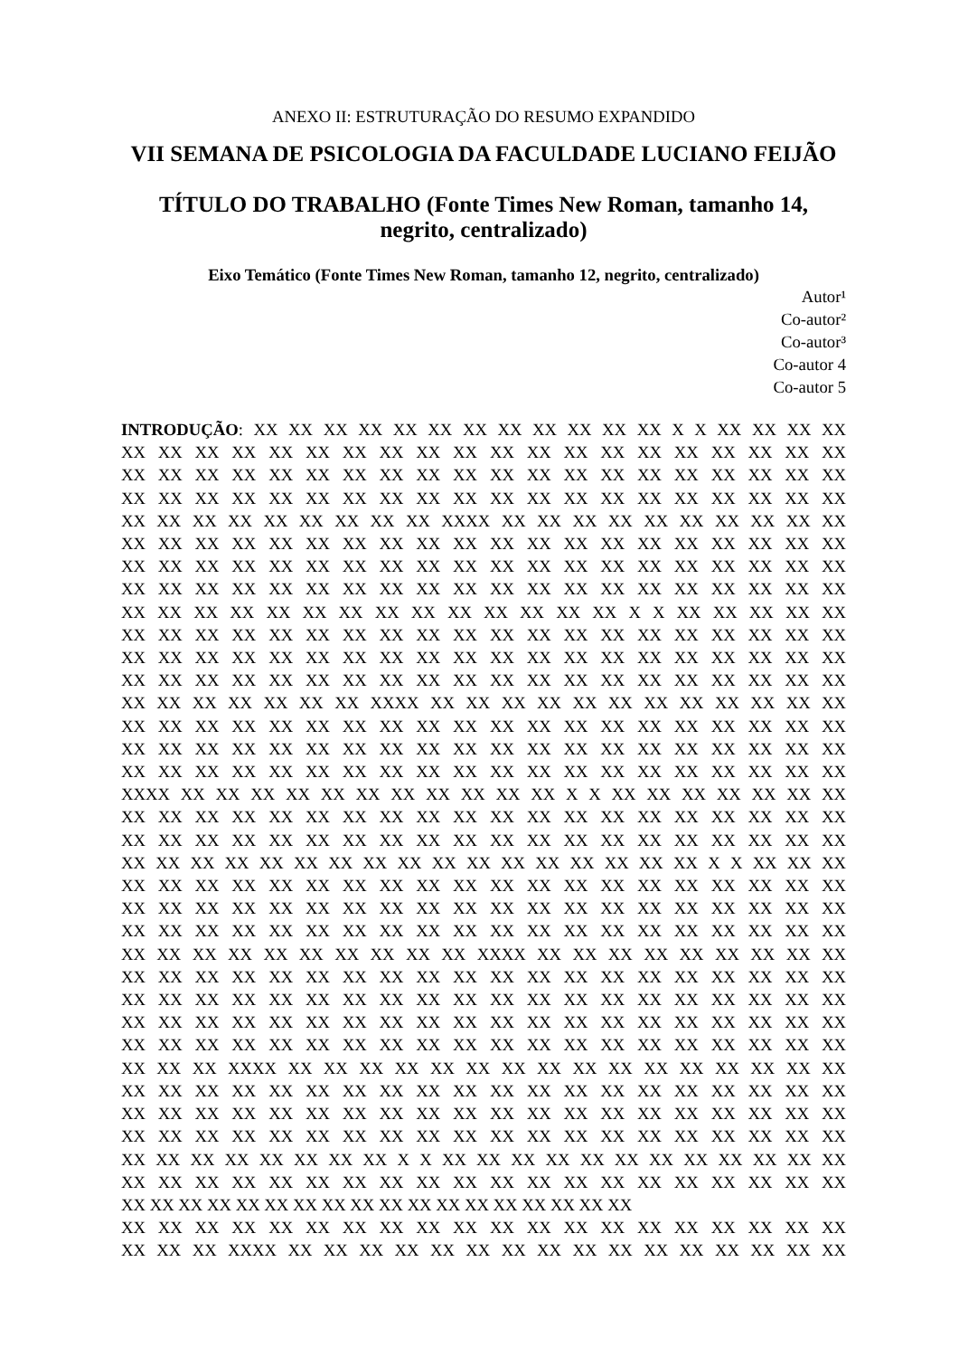ANEXO II: ESTRUTURAÇÃO DO RESUMO EXPANDIDO
VII SEMANA DE PSICOLOGIA DA FACULDADE LUCIANO FEIJÃO
TÍTULO DO TRABALHO (Fonte Times New Roman, tamanho 14, negrito, centralizado)
Eixo Temático (Fonte Times New Roman, tamanho 12, negrito, centralizado)
Autor¹
Co-autor²
Co-autor³
Co-autor 4
Co-autor 5
INTRODUÇÃO: XX XX XX XX XX XX XX XX XX XX XX XX X X XX XX XX XX
XX XX XX XX XX XX XX XX XX XX XX XX XX XX XX XX XX XX XX XX
XX XX XX XX XX XX XX XX XX XX XX XX XX XX XX XX XX XX XX XX
XX XX XX XX XX XX XX XX XX XX XX XX XX XX XX XX XX XX XX XX
XX XX XX XX XX XX XX XX XX XXXX XX XX XX XX XX XX XX XX XX XX
XX XX XX XX XX XX XX XX XX XX XX XX XX XX XX XX XX XX XX XX
XX XX XX XX XX XX XX XX XX XX XX XX XX XX XX XX XX XX XX XX
XX XX XX XX XX XX XX XX XX XX XX XX XX XX XX XX XX XX XX XX
XX XX XX XX XX XX XX XX XX XX XX XX XX XX X X XX XX XX XX XX
XX XX XX XX XX XX XX XX XX XX XX XX XX XX XX XX XX XX XX XX
XX XX XX XX XX XX XX XX XX XX XX XX XX XX XX XX XX XX XX XX
XX XX XX XX XX XX XX XX XX XX XX XX XX XX XX XX XX XX XX XX
XX XX XX XX XX XX XX XXXX XX XX XX XX XX XX XX XX XX XX XX XX
XX XX XX XX XX XX XX XX XX XX XX XX XX XX XX XX XX XX XX XX
XX XX XX XX XX XX XX XX XX XX XX XX XX XX XX XX XX XX XX XX
XX XX XX XX XX XX XX XX XX XX XX XX XX XX XX XX XX XX XX XX
XXXX XX XX XX XX XX XX XX XX XX XX XX X X XX XX XX XX XX XX XX
XX XX XX XX XX XX XX XX XX XX XX XX XX XX XX XX XX XX XX XX
XX XX XX XX XX XX XX XX XX XX XX XX XX XX XX XX XX XX XX XX
XX XX XX XX XX XX XX XX XX XX XX XX XX XX XX XX XX X X XX XX XX
XX XX XX XX XX XX XX XX XX XX XX XX XX XX XX XX XX XX XX XX
XX XX XX XX XX XX XX XX XX XX XX XX XX XX XX XX XX XX XX XX
XX XX XX XX XX XX XX XX XX XX XX XX XX XX XX XX XX XX XX XX
XX XX XX XX XX XX XX XX XX XX XXXX XX XX XX XX XX XX XX XX XX
XX XX XX XX XX XX XX XX XX XX XX XX XX XX XX XX XX XX XX XX
XX XX XX XX XX XX XX XX XX XX XX XX XX XX XX XX XX XX XX XX
XX XX XX XX XX XX XX XX XX XX XX XX XX XX XX XX XX XX XX XX
XX XX XX XX XX XX XX XX XX XX XX XX XX XX XX XX XX XX XX XX
XX XX XX XXXX XX XX XX XX XX XX XX XX XX XX XX XX XX XX XX XX
XX XX XX XX XX XX XX XX XX XX XX XX XX XX XX XX XX XX XX XX
XX XX XX XX XX XX XX XX XX XX XX XX XX XX XX XX XX XX XX XX
XX XX XX XX XX XX XX XX XX XX XX XX XX XX XX XX XX XX XX XX
XX XX XX XX XX XX XX XX X X XX XX XX XX XX XX XX XX XX XX XX XX
XX XX XX XX XX XX XX XX XX XX XX XX XX XX XX XX XX XX XX XX
XX XX XX XX XX XX XX XX XX XX XX XX XX XX XX XX XX XX
XX XX XX XX XX XX XX XX XX XX XX XX XX XX XX XX XX XX XX XX
XX XX XX XXXX XX XX XX XX XX XX XX XX XX XX XX XX XX XX XX XX